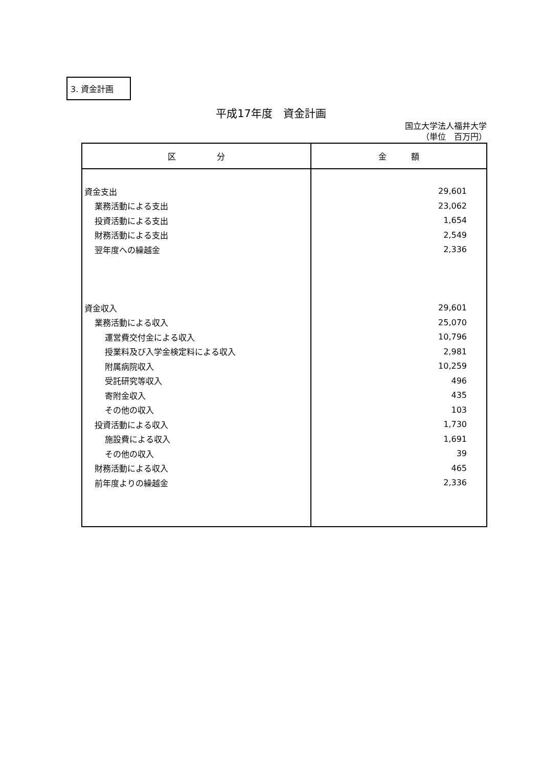3. 資金計画
平成17年度　資金計画
国立大学法人福井大学
（単位　百万円）
| 区 分 | 金 額 |
| --- | --- |
| 資金支出 | 29,601 |
| 業務活動による支出 | 23,062 |
| 投資活動による支出 | 1,654 |
| 財務活動による支出 | 2,549 |
| 翌年度への繰越金 | 2,336 |
| 資金収入 | 29,601 |
| 業務活動による収入 | 25,070 |
| 運営費交付金による収入 | 10,796 |
| 授業料及び入学金検定料による収入 | 2,981 |
| 附属病院収入 | 10,259 |
| 受託研究等収入 | 496 |
| 寄附金収入 | 435 |
| その他の収入 | 103 |
| 投資活動による収入 | 1,730 |
| 施設費による収入 | 1,691 |
| その他の収入 | 39 |
| 財務活動による収入 | 465 |
| 前年度よりの繰越金 | 2,336 |